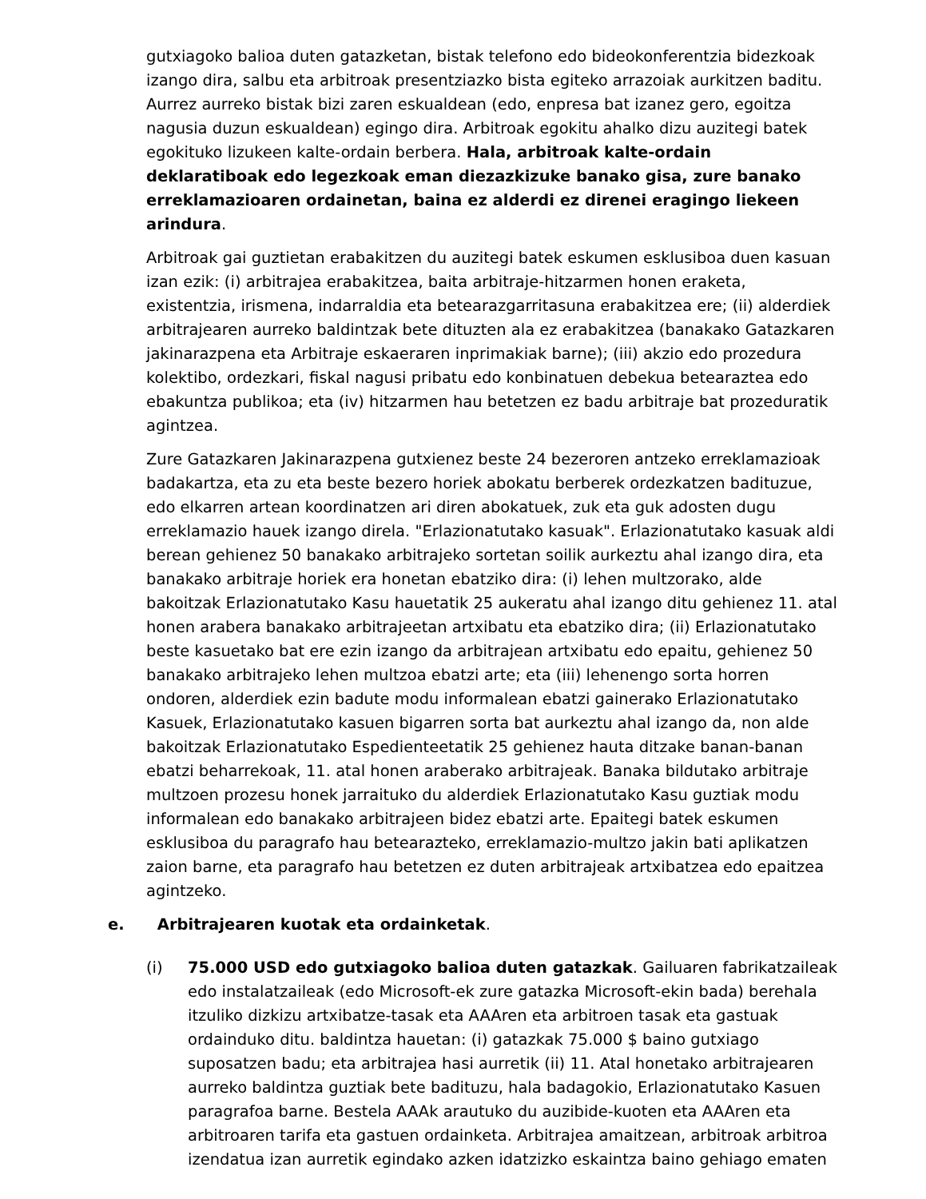gutxiagoko balioa duten gatazketan, bistak telefono edo bideokonferentzia bidezkoak izango dira, salbu eta arbitroak presentziazko bista egiteko arrazoiak aurkitzen baditu. Aurrez aurreko bistak bizi zaren eskualdean (edo, enpresa bat izanez gero, egoitza nagusia duzun eskualdean) egingo dira. Arbitroak egokitu ahalko dizu auzitegi batek egokituko lizukeen kalte-ordain berbera. Hala, arbitroak kalte-ordain deklaratiboak edo legezkoak eman diezazkizuke banako gisa, zure banako erreklamazioaren ordainetan, baina ez alderdi ez direnei eragingo liekeen arindura.
Arbitroak gai guztietan erabakitzen du auzitegi batek eskumen esklusiboa duen kasuan izan ezik: (i) arbitrajea erabakitzea, baita arbitraje-hitzarmen honen eraketa, existentzia, irismena, indarraldia eta betearazgarritasuna erabakitzea ere; (ii) alderdiek arbitrajearen aurreko baldintzak bete dituzten ala ez erabakitzea (banakako Gatazkaren jakinarazpena eta Arbitraje eskaeraren inprimakiak barne); (iii) akzio edo prozedura kolektibo, ordezkari, fiskal nagusi pribatu edo konbinatuen debekua betearaztea edo ebakuntza publikoa; eta (iv) hitzarmen hau betetzen ez badu arbitraje bat prozeduratik agintzea.
Zure Gatazkaren Jakinarazpena gutxienez beste 24 bezeroren antzeko erreklamazioak badakartza, eta zu eta beste bezero horiek abokatu berberek ordezkatzen badituzue, edo elkarren artean koordinatzen ari diren abokatuek, zuk eta guk adosten dugu erreklamazio hauek izango direla. "Erlazionatutako kasuak". Erlazionatutako kasuak aldi berean gehienez 50 banakako arbitrajeko sortetan soilik aurkeztu ahal izango dira, eta banakako arbitraje horiek era honetan ebatziko dira: (i) lehen multzorako, alde bakoitzak Erlazionatutako Kasu hauetatik 25 aukeratu ahal izango ditu gehienez 11. atal honen arabera banakako arbitrajeetan artxibatu eta ebatziko dira; (ii) Erlazionatutako beste kasuetako bat ere ezin izango da arbitrajean artxibatu edo epaitu, gehienez 50 banakako arbitrajeko lehen multzoa ebatzi arte; eta (iii) lehenengo sorta horren ondoren, alderdiek ezin badute modu informalean ebatzi gainerako Erlazionatutako Kasuek, Erlazionatutako kasuen bigarren sorta bat aurkeztu ahal izango da, non alde bakoitzak Erlazionatutako Espedienteetatik 25 gehienez hauta ditzake banan-banan ebatzi beharrekoak, 11. atal honen araberako arbitrajeak. Banaka bildutako arbitraje multzoen prozesu honek jarraituko du alderdiek Erlazionatutako Kasu guztiak modu informalean edo banakako arbitrajeen bidez ebatzi arte. Epaitegi batek eskumen esklusiboa du paragrafo hau betearazteko, erreklamazio-multzo jakin bati aplikatzen zaion barne, eta paragrafo hau betetzen ez duten arbitrajeak artxibatzea edo epaitzea agintzeko.
e. Arbitrajearen kuotak eta ordainketak.
(i) 75.000 USD edo gutxiagoko balioa duten gatazkak. Gailuaren fabrikatzaileak edo instalatzaileak (edo Microsoft-ek zure gatazka Microsoft-ekin bada) berehala itzuliko dizkizu artxibatze-tasak eta AAAren eta arbitroen tasak eta gastuak ordainduko ditu. baldintza hauetan: (i) gatazkak 75.000 $ baino gutxiago suposatzen badu; eta arbitrajea hasi aurretik (ii) 11. Atal honetako arbitrajearen aurreko baldintza guztiak bete badituzu, hala badagokio, Erlazionatutako Kasuen paragrafoa barne. Bestela AAAk arautuko du auzibide-kuoten eta AAAren eta arbitroaren tarifa eta gastuen ordainketa. Arbitrajea amaitzean, arbitroak arbitroa izendatua izan aurretik egindako azken idatzizko eskaintza baino gehiago ematen